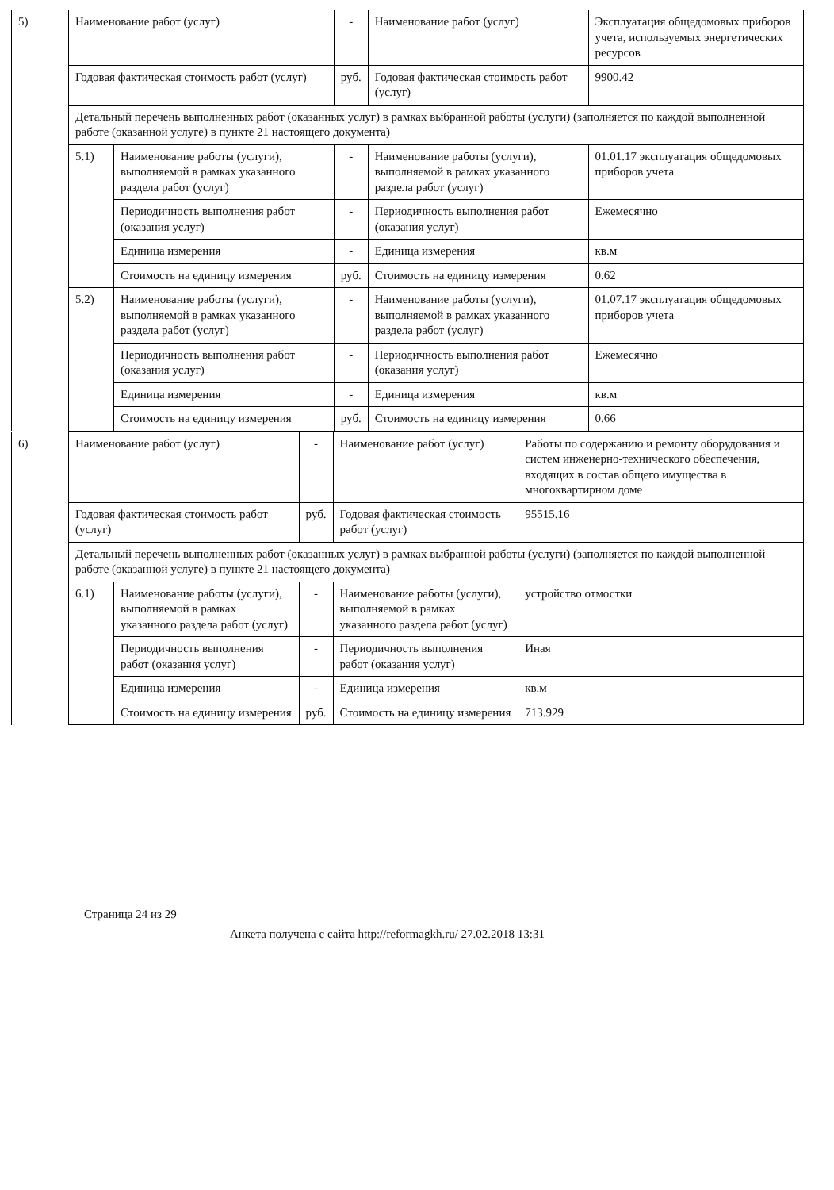| 5) | Наименование работ (услуг) | | - | Наименование работ (услуг) | Эксплуатация общедомовых приборов учета, используемых энергетических ресурсов |
| | Годовая фактическая стоимость работ (услуг) | | руб. | Годовая фактическая стоимость работ (услуг) | 9900.42 |
| | Детальный перечень выполненных работ (оказанных услуг) в рамках выбранной работы (услуги) (заполняется по каждой выполненной работе (оказанной услуге) в пункте 21 настоящего документа) | | | | |
| | 5.1) | Наименование работы (услуги), выполняемой в рамках указанного раздела работ (услуг) | - | Наименование работы (услуги), выполняемой в рамках указанного раздела работ (услуг) | 01.01.17 эксплуатация общедомовых приборов учета |
| | | Периодичность выполнения работ (оказания услуг) | - | Периодичность выполнения работ (оказания услуг) | Ежемесячно |
| | | Единица измерения | - | Единица измерения | кв.м |
| | | Стоимость на единицу измерения | руб. | Стоимость на единицу измерения | 0.62 |
| | 5.2) | Наименование работы (услуги), выполняемой в рамках указанного раздела работ (услуг) | - | Наименование работы (услуги), выполняемой в рамках указанного раздела работ (услуг) | 01.07.17 эксплуатация общедомовых приборов учета |
| | | Периодичность выполнения работ (оказания услуг) | - | Периодичность выполнения работ (оказания услуг) | Ежемесячно |
| | | Единица измерения | - | Единица измерения | кв.м |
| | | Стоимость на единицу измерения | руб. | Стоимость на единицу измерения | 0.66 |
| 6) | Наименование работ (услуг) | | - | Наименование работ (услуг) | Работы по содержанию и ремонту оборудования и систем инженерно-технического обеспечения, входящих в состав общего имущества в многоквартирном доме |
| | Годовая фактическая стоимость работ (услуг) | | руб. | Годовая фактическая стоимость работ (услуг) | 95515.16 |
| | Детальный перечень выполненных работ (оказанных услуг) в рамках выбранной работы (услуги) (заполняется по каждой выполненной работе (оказанной услуге) в пункте 21 настоящего документа) | | | | |
| | 6.1) | Наименование работы (услуги), выполняемой в рамках указанного раздела работ (услуг) | - | Наименование работы (услуги), выполняемой в рамках указанного раздела работ (услуг) | устройство отмостки |
| | | Периодичность выполнения работ (оказания услуг) | - | Периодичность выполнения работ (оказания услуг) | Иная |
| | | Единица измерения | - | Единица измерения | кв.м |
| | | Стоимость на единицу измерения | руб. | Стоимость на единицу измерения | 713.929 |
Страница 24 из 29
Анкета получена с сайта http://reformagkh.ru/ 27.02.2018 13:31